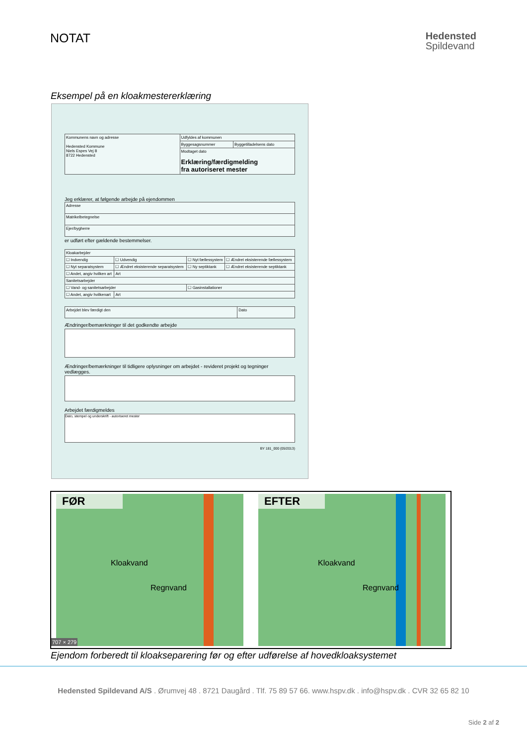NOTAT
Hedensted
Spildevand
Eksempel på en kloakmestererklæring
| Kommunens navn og adresse Hedensted Kommune Niels Espes Vej 8 8722 Hedensted | Udfyldes af kommunen | |
| | Byggesagsnummer | Byggetilladelsens dato |
| | Modtaget dato Erklæring/færdigmelding fra autoriseret mester | |
Jeg erklærer, at følgende arbejde på ejendommen
| Adresse |
| Matrikelbetegnelse |
| Ejer/bygherre |
er udført efter gældende bestemmelser.
| Kloakarbejder | | | |
| ☐ Indvendig | ☐ Udvendig | ☐ Nyt fællessystem | ☐ Ændret eksisterende fællessystem |
| ☐ Nyt separatsystem | ☐ Ændret eksisterende separatsystem | ☐ Ny septiktank | ☐ Ændret eksisterende septiktank |
| ☐ Andet, angiv hvilken art | Art | | |
| Sanitetsarbejder | | | |
| ☐ Vand- og sanitetsarbejder | | ☐ Gasinstallationer | |
| ☐ Andet, angiv hvilkenart | Art | | |
| Arbejdet blev færdigt den | Dato |
Ændringer/bemærkninger til det godkendte arbejde
Ændringer/bemærkninger til tidligere oplysninger om arbejdet - revideret projekt og tegninger vedlægges.
Arbejdet færdigmeldes
Dato, stempel og underskrift - autoriseret mester
BY 181_000 (05/2013)
FØR
Kloakvand
Regnvand
707 × 279
EFTER
Kloakvand
Regnvand
Ejendom forberedt til kloakseparering før og efter udførelse af hovedkloaksystemet
Hedensted Spildevand A/S . Ørumvej 48 . 8721 Daugård . Tlf. 75 89 57 66. www.hspv.dk . info@hspv.dk . CVR 32 65 82 10
Side 2 af 2